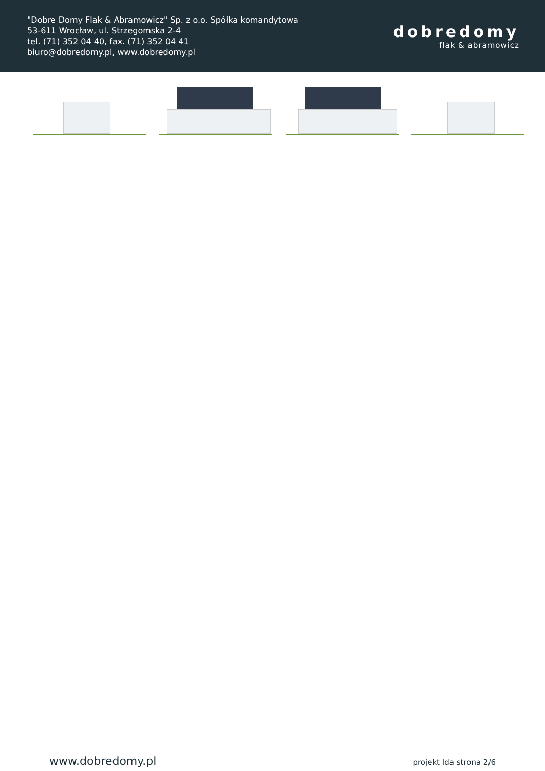"Dobre Domy Flak & Abramowicz" Sp. z o.o. Spółka komandytowa
53-611 Wrocław, ul. Strzegomska 2-4
tel. (71) 352 04 40, fax. (71) 352 04 41
biuro@dobredomy.pl, www.dobredomy.pl
dobredomy
flak & abramowicz
www.dobredomy.pl projekt Ida strona 2/6